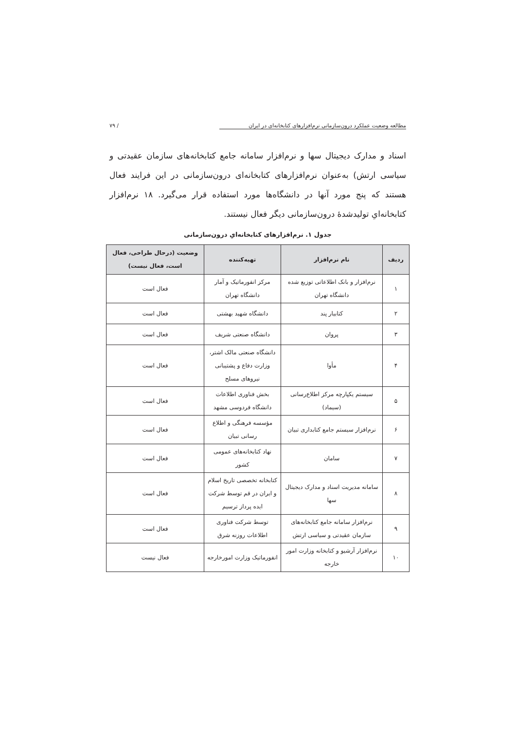مطالعه وضعیت عملکرد درون‌سازمانی نرم‌افزارهای کتابخانه‌ای در ایران / ۷۹
اسناد و مدارک دیجیتال سها و نرم‌افزار سامانه جامع کتابخانه‌های سازمان عقیدتی و سیاسی ارتش) به‌عنوان نرم‌افزارهای کتابخانه‌ای درون‌سازمانی در این فرایند فعال هستند که پنج مورد آنها در دانشگاه‌ها مورد استفاده قرار می‌گیرد. ۱۸ نرم‌افزار کتابخانه‌ایِ تولیدشدهٔ درون‌سازمانی دیگر فعال نیستند.
جدول ۱. نرم‌افزارهای کتابخانه‌ایِ درون‌سازمانی
| ردیف | نام نرم‌افزار | تهیه‌کننده | وضعیت (درحال طراحی، فعال است، فعال نیست) |
| --- | --- | --- | --- |
| ۱ | نرم‌افزار و بانک اطلاعاتی توزیع شده دانشگاه تهران | مرکز انفورماتیک و آمار دانشگاه تهران | فعال است |
| ۲ | کتابیار پند | دانشگاه شهید بهشتی | فعال است |
| ۳ | پروان | دانشگاه صنعتی شریف | فعال است |
| ۴ | مأوا | دانشگاه صنعتی مالک اشتر، وزارت دفاع و پشتیبانی نیروهای مسلح | فعال است |
| ۵ | سیستم یکپارچه مرکز اطلاع‌رسانی (سیماد) | بخش فناوری اطلاعات دانشگاه فردوسی مشهد | فعال است |
| ۶ | نرم‌افزار سیستم جامع کتابداری تبیان | مؤسسه فرهنگی و اطلاع رسانی تبیان | فعال است |
| ۷ | سامان | نهاد کتابخانه‌های عمومی کشور | فعال است |
| ۸ | سامانه مدیریت اسناد و مدارک دیجیتال سها | کتابخانه تخصصی تاریخ اسلام و ایران در قم توسط شرکت ایده پرداز ترسیم | فعال است |
| ۹ | نرم‌افزار سامانه جامع کتابخانه‌های سازمان عقیدتی و سیاسی ارتش | توسط شرکت فناوری اطلاعات روزنه شرق | فعال است |
| ۱۰ | نرم‌افزار آرشیو و کتابخانه وزارت امور خارجه | انفورماتیک وزارت امورخارجه | فعال نیست |